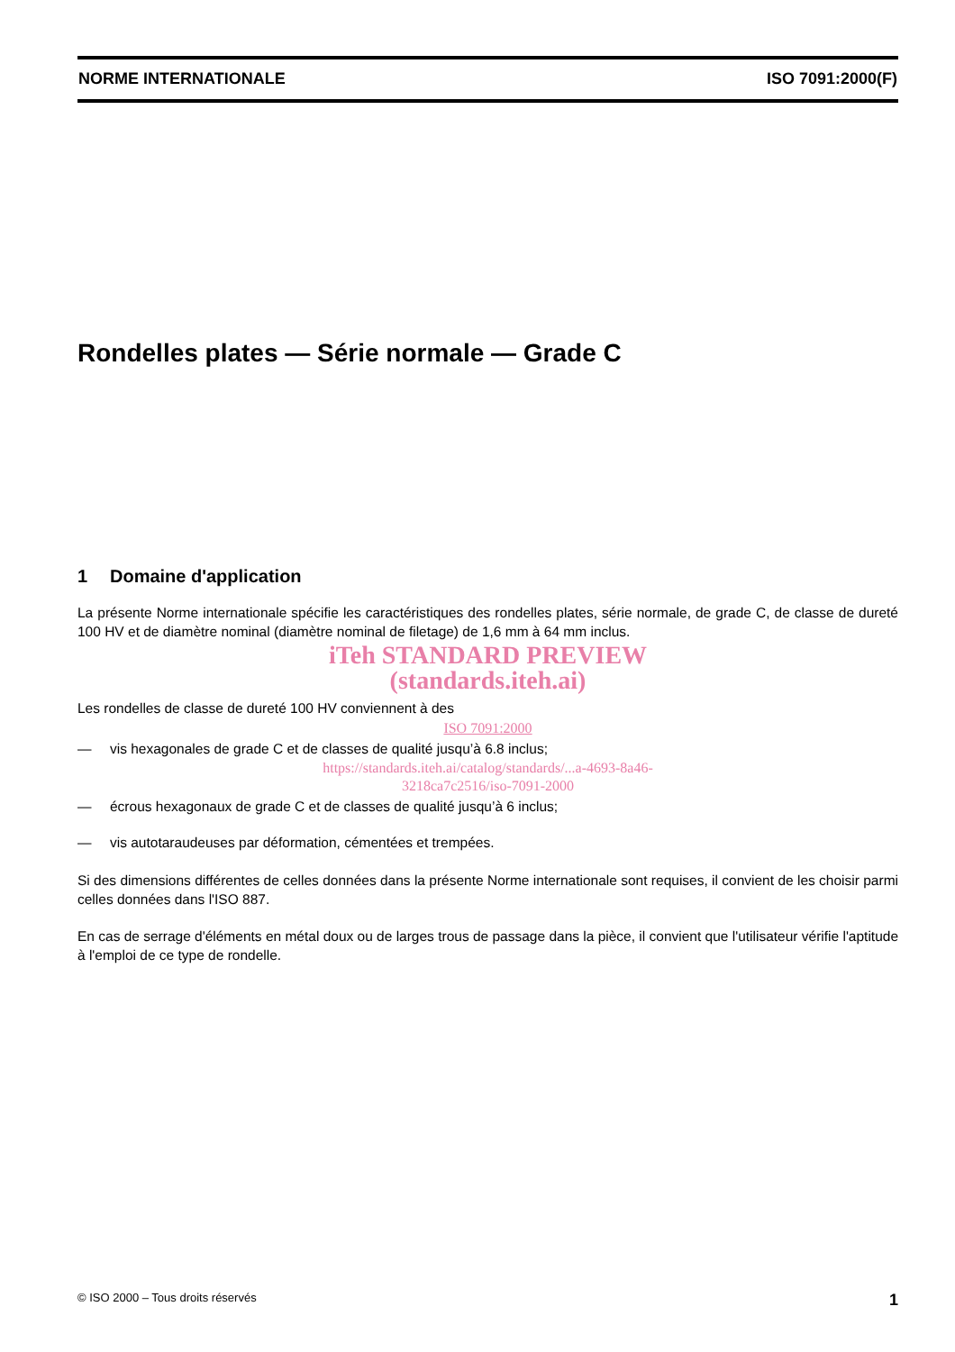NORME INTERNATIONALE ISO 7091:2000(F)
Rondelles plates — Série normale — Grade C
1 Domaine d'application
La présente Norme internationale spécifie les caractéristiques des rondelles plates, série normale, de grade C, de classe de dureté 100 HV et de diamètre nominal (diamètre nominal de filetage) de 1,6 mm à 64 mm inclus.
iTeh STANDARD PREVIEW
(standards.iteh.ai)
Les rondelles de classe de dureté 100 HV conviennent à des
ISO 7091:2000
— vis hexagonales de grade C et de classes de qualité jusqu’à 6.8 inclus;
https://standards.iteh.ai/catalog/standards/...a-4693-8a46-
3218ca7c2516/iso-7091-2000
— écrous hexagonaux de grade C et de classes de qualité jusqu’à 6 inclus;
— vis autotaraudeuses par déformation, cémentées et trempées.
Si des dimensions différentes de celles données dans la présente Norme internationale sont requises, il convient de les choisir parmi celles données dans l'ISO 887.
En cas de serrage d'éléments en métal doux ou de larges trous de passage dans la pièce, il convient que l'utilisateur vérifie l'aptitude à l'emploi de ce type de rondelle.
© ISO 2000 – Tous droits réservés 1